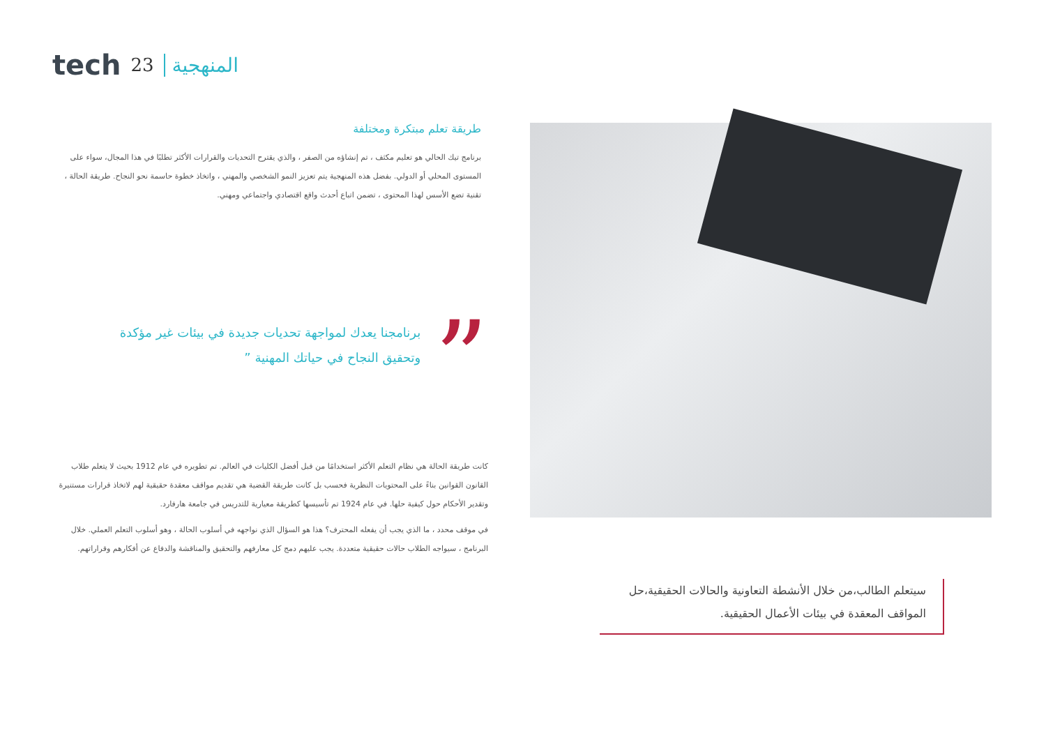tech 23 المنهجية
طريقة تعلم مبتكرة ومختلفة
برنامج تيك الحالي هو تعليم مكثف ، تم إنشاؤه من الصفر ، والذي يقترح التحديات والقرارات الأكثر تطلبًا في هذا المجال، سواء على المستوى المحلي أو الدولي. بفضل هذه المنهجية يتم تعزيز النمو الشخصي والمهني ، واتخاذ خطوة حاسمة نحو النجاح. طريقة الحالة ، تقنية تضع الأسس لهذا المحتوى ، تضمن اتباع أحدث واقع اقتصادي واجتماعي ومهني.
”
برنامجنا يعدك لمواجهة تحديات جديدة في بيئات غير مؤكدة وتحقيق النجاح في حياتك المهنية ”
كانت طريقة الحالة هي نظام التعلم الأكثر استخدامًا من قبل أفضل الكليات في العالم. تم تطويره في عام 1912 بحيث لا يتعلم طلاب القانون القوانين بناءً على المحتويات النظرية فحسب بل كانت طريقة القضية هي تقديم مواقف معقدة حقيقية لهم لاتخاذ قرارات مستنيرة وتقدير الأحكام حول كيفية حلها. في عام 1924 تم تأسيسها كطريقة معيارية للتدريس في جامعة هارفارد.
في موقف محدد ، ما الذي يجب أن يفعله المحترف؟ هذا هو السؤال الذي نواجهه في أسلوب الحالة ، وهو أسلوب التعلم العملي. خلال البرنامج ، سيواجه الطلاب حالات حقيقية متعددة. يجب عليهم دمج كل معارفهم والتحقيق والمناقشة والدفاع عن أفكارهم وقراراتهم.
سيتعلم الطالب،من خلال الأنشطة التعاونية والحالات الحقيقية،حل المواقف المعقدة في بيئات الأعمال الحقيقية.